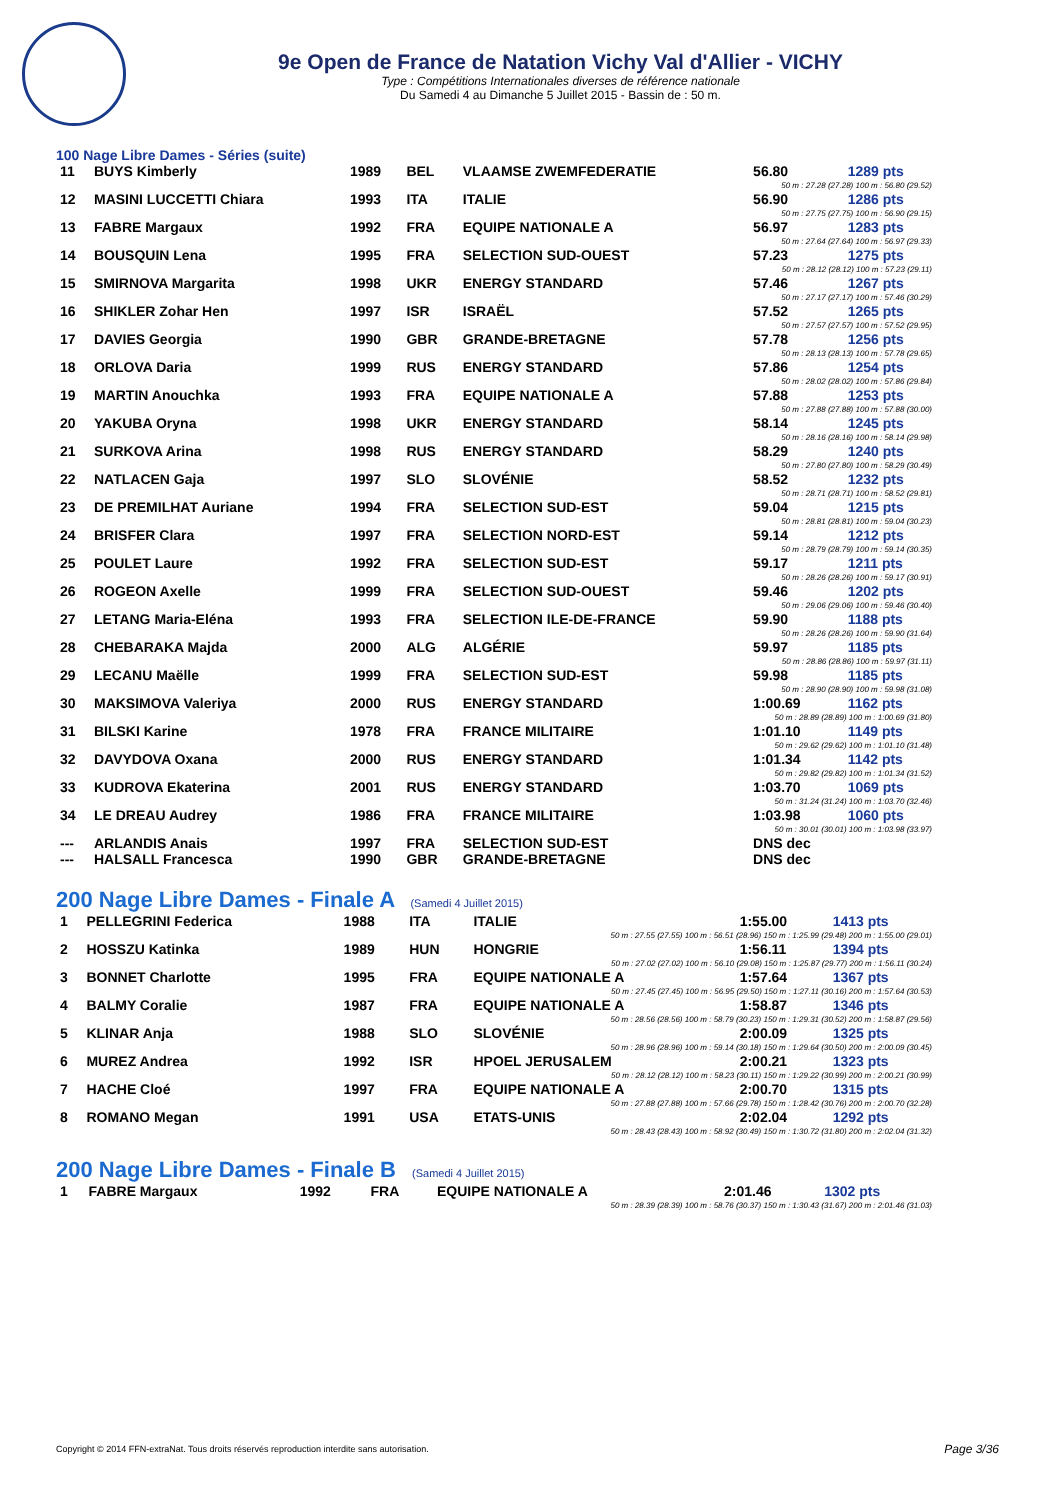9e Open de France de Natation Vichy Val d'Allier - VICHY
Type : Compétitions Internationales diverses de référence nationale
Du Samedi 4 au Dimanche 5 Juillet 2015 - Bassin de : 50 m.
100 Nage Libre Dames - Séries (suite)
| 11 | BUYS Kimberly | 1989 | BEL | VLAAMSE ZWEMFEDERATIE | 56.80 | 1289 pts |
| 50 m : 27.28 (27.28) 100 m : 56.80 (29.52) | | | | | | |
| 12 | MASINI LUCCETTI Chiara | 1993 | ITA | ITALIE | 56.90 | 1286 pts |
| 50 m : 27.75 (27.75) 100 m : 56.90 (29.15) | | | | | | |
| 13 | FABRE Margaux | 1992 | FRA | EQUIPE NATIONALE A | 56.97 | 1283 pts |
| 50 m : 27.64 (27.64) 100 m : 56.97 (29.33) | | | | | | |
| 14 | BOUSQUIN Lena | 1995 | FRA | SELECTION SUD-OUEST | 57.23 | 1275 pts |
| 50 m : 28.12 (28.12) 100 m : 57.23 (29.11) | | | | | | |
| 15 | SMIRNOVA Margarita | 1998 | UKR | ENERGY STANDARD | 57.46 | 1267 pts |
| 50 m : 27.17 (27.17) 100 m : 57.46 (30.29) | | | | | | |
| 16 | SHIKLER Zohar Hen | 1997 | ISR | ISRAËL | 57.52 | 1265 pts |
| 50 m : 27.57 (27.57) 100 m : 57.52 (29.95) | | | | | | |
| 17 | DAVIES Georgia | 1990 | GBR | GRANDE-BRETAGNE | 57.78 | 1256 pts |
| 50 m : 28.13 (28.13) 100 m : 57.78 (29.65) | | | | | | |
| 18 | ORLOVA Daria | 1999 | RUS | ENERGY STANDARD | 57.86 | 1254 pts |
| 50 m : 28.02 (28.02) 100 m : 57.86 (29.84) | | | | | | |
| 19 | MARTIN Anouchka | 1993 | FRA | EQUIPE NATIONALE A | 57.88 | 1253 pts |
| 50 m : 27.88 (27.88) 100 m : 57.88 (30.00) | | | | | | |
| 20 | YAKUBA Oryna | 1998 | UKR | ENERGY STANDARD | 58.14 | 1245 pts |
| 50 m : 28.16 (28.16) 100 m : 58.14 (29.98) | | | | | | |
| 21 | SURKOVA Arina | 1998 | RUS | ENERGY STANDARD | 58.29 | 1240 pts |
| 50 m : 27.80 (27.80) 100 m : 58.29 (30.49) | | | | | | |
| 22 | NATLACEN Gaja | 1997 | SLO | SLOVÉNIE | 58.52 | 1232 pts |
| 50 m : 28.71 (28.71) 100 m : 58.52 (29.81) | | | | | | |
| 23 | DE PREMILHAT Auriane | 1994 | FRA | SELECTION SUD-EST | 59.04 | 1215 pts |
| 50 m : 28.81 (28.81) 100 m : 59.04 (30.23) | | | | | | |
| 24 | BRISFER Clara | 1997 | FRA | SELECTION NORD-EST | 59.14 | 1212 pts |
| 50 m : 28.79 (28.79) 100 m : 59.14 (30.35) | | | | | | |
| 25 | POULET Laure | 1992 | FRA | SELECTION SUD-EST | 59.17 | 1211 pts |
| 50 m : 28.26 (28.26) 100 m : 59.17 (30.91) | | | | | | |
| 26 | ROGEON Axelle | 1999 | FRA | SELECTION SUD-OUEST | 59.46 | 1202 pts |
| 50 m : 29.06 (29.06) 100 m : 59.46 (30.40) | | | | | | |
| 27 | LETANG Maria-Eléna | 1993 | FRA | SELECTION ILE-DE-FRANCE | 59.90 | 1188 pts |
| 50 m : 28.26 (28.26) 100 m : 59.90 (31.64) | | | | | | |
| 28 | CHEBARAKA Majda | 2000 | ALG | ALGÉRIE | 59.97 | 1185 pts |
| 50 m : 28.86 (28.86) 100 m : 59.97 (31.11) | | | | | | |
| 29 | LECANU Maëlle | 1999 | FRA | SELECTION SUD-EST | 59.98 | 1185 pts |
| 50 m : 28.90 (28.90) 100 m : 59.98 (31.08) | | | | | | |
| 30 | MAKSIMOVA Valeriya | 2000 | RUS | ENERGY STANDARD | 1:00.69 | 1162 pts |
| 50 m : 28.89 (28.89) 100 m : 1:00.69 (31.80) | | | | | | |
| 31 | BILSKI Karine | 1978 | FRA | FRANCE MILITAIRE | 1:01.10 | 1149 pts |
| 50 m : 29.62 (29.62) 100 m : 1:01.10 (31.48) | | | | | | |
| 32 | DAVYDOVA Oxana | 2000 | RUS | ENERGY STANDARD | 1:01.34 | 1142 pts |
| 50 m : 29.82 (29.82) 100 m : 1:01.34 (31.52) | | | | | | |
| 33 | KUDROVA Ekaterina | 2001 | RUS | ENERGY STANDARD | 1:03.70 | 1069 pts |
| 50 m : 31.24 (31.24) 100 m : 1:03.70 (32.46) | | | | | | |
| 34 | LE DREAU Audrey | 1986 | FRA | FRANCE MILITAIRE | 1:03.98 | 1060 pts |
| 50 m : 30.01 (30.01) 100 m : 1:03.98 (33.97) | | | | | | |
| --- | ARLANDIS Anais | 1997 | FRA | SELECTION SUD-EST | DNS dec | |
| --- | HALSALL Francesca | 1990 | GBR | GRANDE-BRETAGNE | DNS dec | |
200 Nage Libre Dames - Finale A (Samedi 4 Juillet 2015)
| 1 | PELLEGRINI Federica | 1988 | ITA | ITALIE | 1:55.00 | 1413 pts |
| 50 m : 27.55 (27.55) 100 m : 56.51 (28.96) 150 m : 1:25.99 (29.48) 200 m : 1:55.00 (29.01) | | | | | | |
| 2 | HOSSZU Katinka | 1989 | HUN | HONGRIE | 1:56.11 | 1394 pts |
| 50 m : 27.02 (27.02) 100 m : 56.10 (29.08) 150 m : 1:25.87 (29.77) 200 m : 1:56.11 (30.24) | | | | | | |
| 3 | BONNET Charlotte | 1995 | FRA | EQUIPE NATIONALE A | 1:57.64 | 1367 pts |
| 50 m : 27.45 (27.45) 100 m : 56.95 (29.50) 150 m : 1:27.11 (30.16) 200 m : 1:57.64 (30.53) | | | | | | |
| 4 | BALMY Coralie | 1987 | FRA | EQUIPE NATIONALE A | 1:58.87 | 1346 pts |
| 50 m : 28.56 (28.56) 100 m : 58.79 (30.23) 150 m : 1:29.31 (30.52) 200 m : 1:58.87 (29.56) | | | | | | |
| 5 | KLINAR Anja | 1988 | SLO | SLOVÉNIE | 2:00.09 | 1325 pts |
| 50 m : 28.96 (28.96) 100 m : 59.14 (30.18) 150 m : 1:29.64 (30.50) 200 m : 2:00.09 (30.45) | | | | | | |
| 6 | MUREZ Andrea | 1992 | ISR | HPOEL JERUSALEM | 2:00.21 | 1323 pts |
| 50 m : 28.12 (28.12) 100 m : 58.23 (30.11) 150 m : 1:29.22 (30.99) 200 m : 2:00.21 (30.99) | | | | | | |
| 7 | HACHE Cloé | 1997 | FRA | EQUIPE NATIONALE A | 2:00.70 | 1315 pts |
| 50 m : 27.88 (27.88) 100 m : 57.66 (29.78) 150 m : 1:28.42 (30.76) 200 m : 2:00.70 (32.28) | | | | | | |
| 8 | ROMANO Megan | 1991 | USA | ETATS-UNIS | 2:02.04 | 1292 pts |
| 50 m : 28.43 (28.43) 100 m : 58.92 (30.49) 150 m : 1:30.72 (31.80) 200 m : 2:02.04 (31.32) | | | | | | |
200 Nage Libre Dames - Finale B (Samedi 4 Juillet 2015)
| 1 | FABRE Margaux | 1992 | FRA | EQUIPE NATIONALE A | 2:01.46 | 1302 pts |
| 50 m : 28.39 (28.39) 100 m : 58.76 (30.37) 150 m : 1:30.43 (31.67) 200 m : 2:01.46 (31.03) | | | | | | |
Copyright © 2014 FFN-extraNat. Tous droits réservés reproduction interdite sans autorisation.
Page 3/36